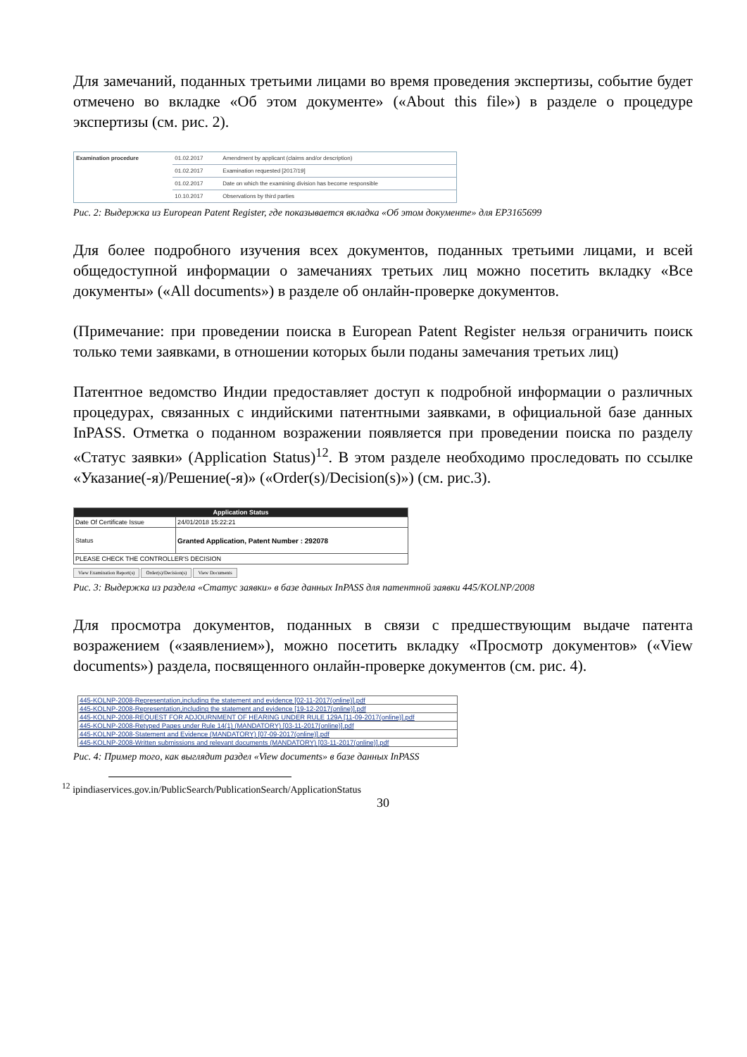Для замечаний, поданных третьими лицами во время проведения экспертизы, событие будет отмечено во вкладке «Об этом документе» («About this file») в разделе о процедуре экспертизы (см. рис. 2).
| Examination procedure | 01.02.2017 | Amendment by applicant (claims and/or description) |
| | 01.02.2017 | Examination requested [2017/19] |
| | 01.02.2017 | Date on which the examining division has become responsible |
| | 10.10.2017 | Observations by third parties |
Рис. 2: Выдержка из European Patent Register, где показывается вкладка «Об этом документе» для EP3165699
Для более подробного изучения всех документов, поданных третьими лицами, и всей общедоступной информации о замечаниях третьих лиц можно посетить вкладку «Все документы» («All documents») в разделе об онлайн-проверке документов.
(Примечание: при проведении поиска в European Patent Register нельзя ограничить поиск только теми заявками, в отношении которых были поданы замечания третьих лиц)
Патентное ведомство Индии предоставляет доступ к подробной информации о различных процедурах, связанных с индийскими патентными заявками, в официальной базе данных InPASS. Отметка о поданном возражении появляется при проведении поиска по разделу «Статус заявки» (Application Status)<sup>12</sup>. В этом разделе необходимо проследовать по ссылке «Указание(-я)/Решение(-я)» («Order(s)/Decision(s)») (см. рис.3).
| Application Status | |
| --- | --- |
| Date Of Certificate Issue | 24/01/2018 15:22:21 |
| Status | Granted Application, Patent Number : 292078 |
| PLEASE CHECK THE CONTROLLER'S DECISION | |
View Examination Report(s) Order(s)/Decision(s) View Documents
Рис. 3: Выдержка из раздела «Статус заявки» в базе данных InPASS для патентной заявки 445/KOLNP/2008
Для просмотра документов, поданных в связи с предшествующим выдаче патента возражением («заявлением»), можно посетить вкладку «Просмотр документов» («View documents») раздела, посвященного онлайн-проверке документов (см. рис. 4).
| 445-KOLNP-2008-Representation,including the statement and evidence [02-11-2017(online)].pdf |
| 445-KOLNP-2008-Representation,including the statement and evidence [19-12-2017(online)].pdf |
| 445-KOLNP-2008-REQUEST FOR ADJOURNMENT OF HEARING UNDER RULE 129A [11-09-2017(online)].pdf |
| 445-KOLNP-2008-Retyped Pages under Rule 14(1) (MANDATORY) [03-11-2017(online)].pdf |
| 445-KOLNP-2008-Statement and Evidence (MANDATORY) [07-09-2017(online)].pdf |
| 445-KOLNP-2008-Written submissions and relevant documents (MANDATORY) [03-11-2017(online)].pdf |
Рис. 4: Пример того, как выглядит раздел «View documents» в базе данных InPASS
<sup>12</sup> ipindiaservices.gov.in/PublicSearch/PublicationSearch/ApplicationStatus
30